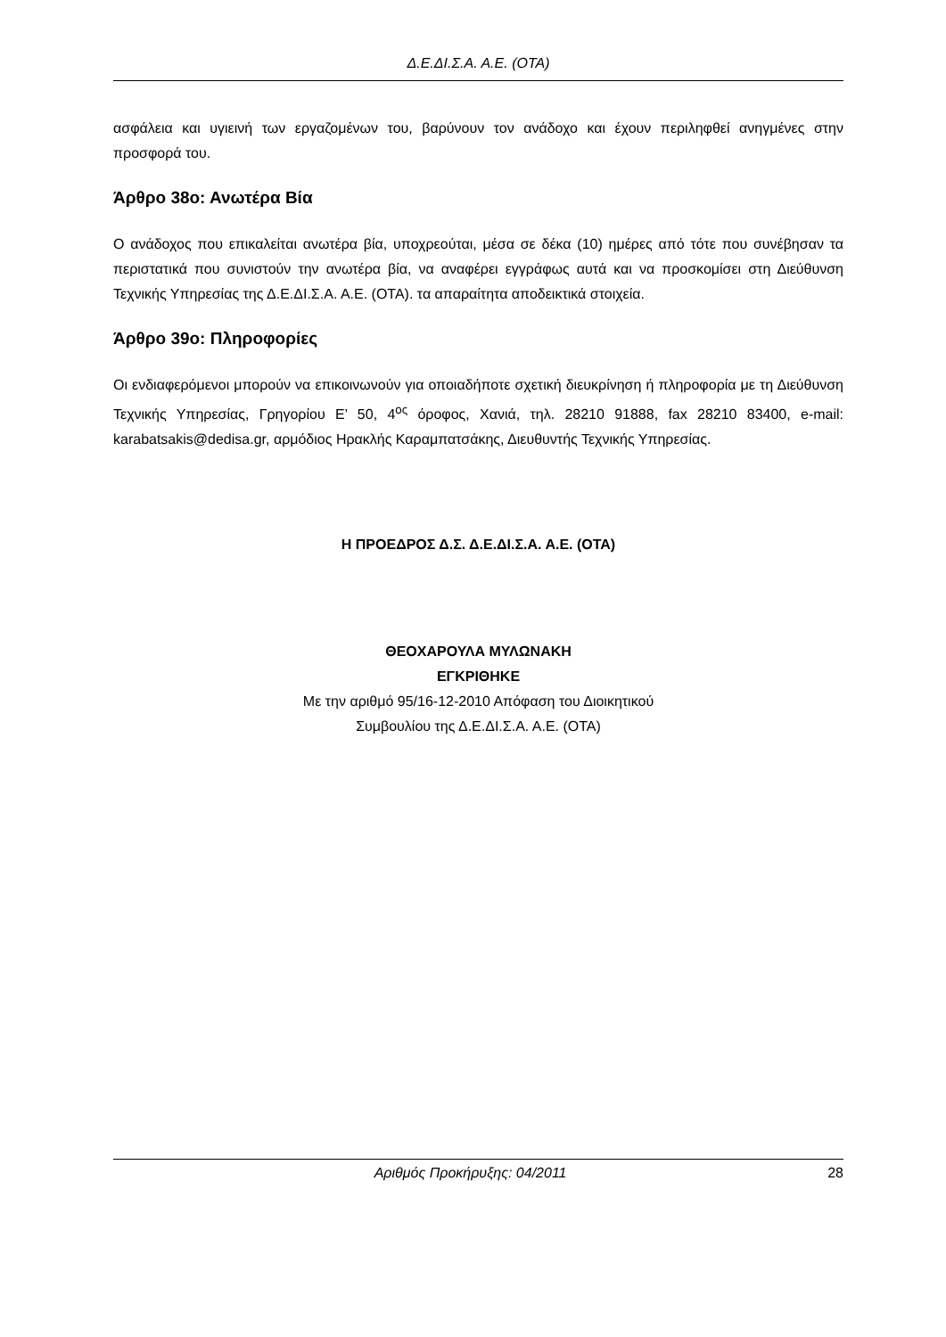Δ.Ε.ΔΙ.Σ.Α. Α.Ε. (ΟΤΑ)
ασφάλεια και υγιεινή των εργαζομένων του, βαρύνουν τον ανάδοχο και έχουν περιληφθεί ανηγμένες στην προσφορά του.
Άρθρο 38ο: Ανωτέρα Βία
Ο ανάδοχος που επικαλείται ανωτέρα βία, υποχρεούται, μέσα σε δέκα (10) ημέρες από τότε που συνέβησαν τα περιστατικά που συνιστούν την ανωτέρα βία, να αναφέρει εγγράφως αυτά και να προσκομίσει στη Διεύθυνση Τεχνικής Υπηρεσίας της Δ.Ε.ΔΙ.Σ.Α. Α.Ε. (ΟΤΑ). τα απαραίτητα αποδεικτικά στοιχεία.
Άρθρο 39ο: Πληροφορίες
Οι ενδιαφερόμενοι μπορούν να επικοινωνούν για οποιαδήποτε σχετική διευκρίνηση ή πληροφορία με τη Διεύθυνση Τεχνικής Υπηρεσίας, Γρηγορίου Ε’ 50, 4<sup>ος</sup> όροφος, Χανιά, τηλ. 28210 91888, fax 28210 83400, e-mail: karabatsakis@dedisa.gr, αρμόδιος Ηρακλής Καραμπατσάκης, Διευθυντής Τεχνικής Υπηρεσίας.
Η ΠΡΟΕΔΡΟΣ Δ.Σ. Δ.Ε.ΔΙ.Σ.Α. Α.Ε. (ΟΤΑ)
ΘΕΟΧΑΡΟΥΛΑ ΜΥΛΩΝΑΚΗ
ΕΓΚΡΙΘΗΚΕ
Με την αριθμό 95/16-12-2010 Απόφαση του Διοικητικού
Συμβουλίου της Δ.Ε.ΔΙ.Σ.Α. Α.Ε. (ΟΤΑ)
Αριθμός Προκήρυξης: 04/2011 28